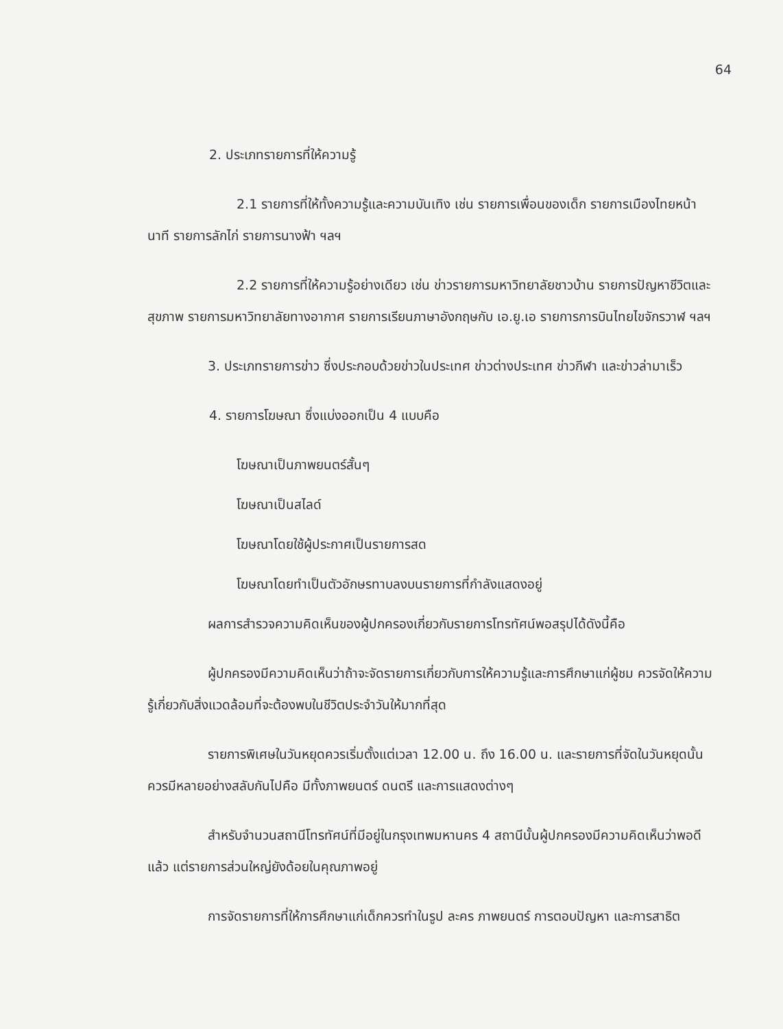64
2. ประเภทรายการที่ให้ความรู้
2.1 รายการที่ให้ทั้งความรู้และความบันเทิง เช่น รายการเพื่อนของเด็ก รายการเมืองไทยหน้านาที รายการลักไก่ รายการนางฟ้า ฯลฯ
2.2 รายการที่ให้ความรู้อย่างเดียว เช่น ข่าวรายการมหาวิทยาลัยชาวบ้าน รายการปัญหาชีวิตและสุขภาพ รายการมหาวิทยาลัยทางอากาศ รายการเรียนภาษาอังกฤษกับ เอ.ยู.เอ รายการการบินไทยไขจักรวาฬ ฯลฯ
3. ประเภทรายการข่าว ซึ่งประกอบด้วยข่าวในประเทศ ข่าวต่างประเทศ ข่าวกีฬา และข่าวล่ามาเร็ว
4. รายการโฆษณา ซึ่งแบ่งออกเป็น 4 แบบคือ
โฆษณาเป็นภาพยนตร์สั้นๆ
โฆษณาเป็นสไลด์
โฆษณาโดยใช้ผู้ประกาศเป็นรายการสด
โฆษณาโดยทำเป็นตัวอักษรทาบลงบนรายการที่กำลังแสดงอยู่
ผลการสำรวจความคิดเห็นของผู้ปกครองเกี่ยวกับรายการโทรทัศน์พอสรุปได้ดังนี้คือ
ผู้ปกครองมีความคิดเห็นว่าถ้าจะจัดรายการเกี่ยวกับการให้ความรู้และการศึกษาแก่ผู้ชม ควรจัดให้ความรู้เกี่ยวกับสิ่งแวดล้อมที่จะต้องพบในชีวิตประจำวันให้มากที่สุด
รายการพิเศษในวันหยุดควรเริ่มตั้งแต่เวลา 12.00 น. ถึง 16.00 น. และรายการที่จัดในวันหยุดนั้นควรมีหลายอย่างสลับกันไปคือ มีทั้งภาพยนตร์ ดนตรี และการแสดงต่างๆ
สำหรับจำนวนสถานีโทรทัศน์ที่มีอยู่ในกรุงเทพมหานคร 4 สถานีนั้นผู้ปกครองมีความคิดเห็นว่าพอดีแล้ว แต่รายการส่วนใหญ่ยังด้อยในคุณภาพอยู่
การจัดรายการที่ให้การศึกษาแก่เด็กควรทำในรูป ละคร ภาพยนตร์ การตอบปัญหา และการสาธิต